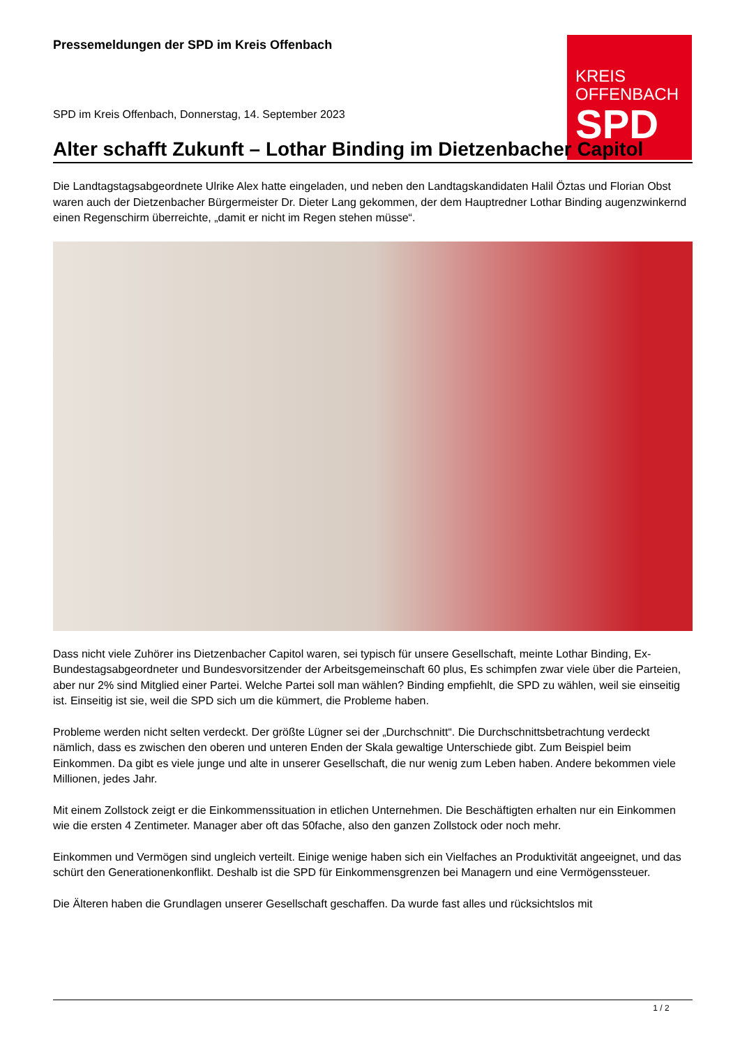Pressemeldungen der SPD im Kreis Offenbach
KREIS
OFFENBACH
SPD
SPD im Kreis Offenbach, Donnerstag, 14. September 2023
Alter schafft Zukunft – Lothar Binding im Dietzenbacher Capitol
Die Landtagstagsabgeordnete Ulrike Alex hatte eingeladen, und neben den Landtagskandidaten Halil Öztas und Florian Obst waren auch der Dietzenbacher Bürgermeister Dr. Dieter Lang gekommen, der dem Hauptredner Lothar Binding augenzwinkernd einen Regenschirm überreichte, „damit er nicht im Regen stehen müsse“.
Dass nicht viele Zuhörer ins Dietzenbacher Capitol waren, sei typisch für unsere Gesellschaft, meinte Lothar Binding, Ex-Bundestagsabgeordneter und Bundesvorsitzender der Arbeitsgemeinschaft 60 plus, Es schimpfen zwar viele über die Parteien, aber nur 2% sind Mitglied einer Partei. Welche Partei soll man wählen? Binding empfiehlt, die SPD zu wählen, weil sie einseitig ist. Einseitig ist sie, weil die SPD sich um die kümmert, die Probleme haben.
Probleme werden nicht selten verdeckt. Der größte Lügner sei der „Durchschnitt“. Die Durchschnittsbetrachtung verdeckt nämlich, dass es zwischen den oberen und unteren Enden der Skala gewaltige Unterschiede gibt. Zum Beispiel beim Einkommen. Da gibt es viele junge und alte in unserer Gesellschaft, die nur wenig zum Leben haben. Andere bekommen viele Millionen, jedes Jahr.
Mit einem Zollstock zeigt er die Einkommenssituation in etlichen Unternehmen. Die Beschäftigten erhalten nur ein Einkommen wie die ersten 4 Zentimeter. Manager aber oft das 50fache, also den ganzen Zollstock oder noch mehr.
Einkommen und Vermögen sind ungleich verteilt. Einige wenige haben sich ein Vielfaches an Produktivität angeeignet, und das schürt den Generationenkonflikt. Deshalb ist die SPD für Einkommensgrenzen bei Managern und eine Vermögenssteuer.
Die Älteren haben die Grundlagen unserer Gesellschaft geschaffen. Da wurde fast alles und rücksichtslos mit
1 / 2